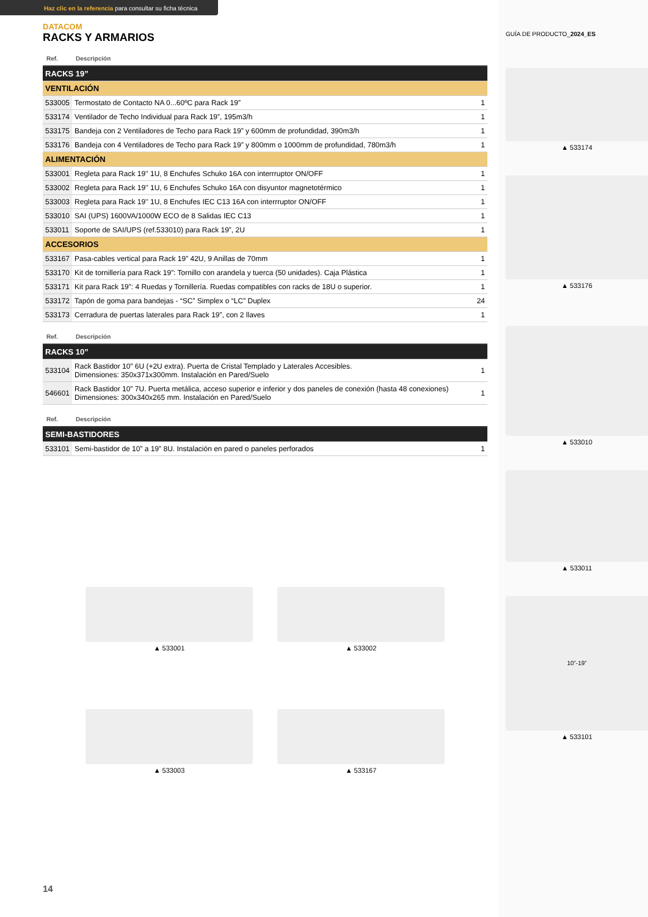Haz clic en la referencia para consultar su ficha técnica
DATACOM
RACKS Y ARMARIOS
| Ref. | Descripción | |
| --- | --- | --- |
| RACKS 19” | | |
| VENTILACIÓN | | |
| 533005 | Termostato de Contacto NA 0...60ºC para Rack 19” | 1 |
| 533174 | Ventilador de Techo Individual para Rack 19”, 195m3/h | 1 |
| 533175 | Bandeja con 2 Ventiladores de Techo para Rack 19” y 600mm de profundidad, 390m3/h | 1 |
| 533176 | Bandeja con 4 Ventiladores de Techo para Rack 19” y 800mm o 1000mm de profundidad, 780m3/h | 1 |
| ALIMENTACIÓN | | |
| 533001 | Regleta para Rack 19'' 1U, 8 Enchufes Schuko 16A con interrruptor ON/OFF | 1 |
| 533002 | Regleta para Rack 19'' 1U, 6 Enchufes Schuko 16A con disyuntor magnetotérmico | 1 |
| 533003 | Regleta para Rack 19'' 1U, 8 Enchufes IEC C13 16A con interrruptor ON/OFF | 1 |
| 533010 | SAI (UPS) 1600VA/1000W ECO de 8 Salidas IEC C13 | 1 |
| 533011 | Soporte de SAI/UPS (ref.533010) para Rack 19”, 2U | 1 |
| ACCESORIOS | | |
| 533167 | Pasa-cables vertical para Rack 19” 42U, 9 Anillas de 70mm | 1 |
| 533170 | Kit de tornillería para Rack 19”: Tornillo con arandela y tuerca (50 unidades). Caja Plástica | 1 |
| 533171 | Kit para Rack 19”: 4 Ruedas y Tornillería. Ruedas compatibles con racks de 18U o superior. | 1 |
| 533172 | Tapón de goma para bandejas - “SC” Simplex o “LC” Duplex | 24 |
| 533173 | Cerradura de puertas laterales para Rack 19”, con 2 llaves | 1 |
| Ref. | Descripción | |
| --- | --- | --- |
| RACKS 10” | | |
| 533104 | Rack Bastidor 10” 6U (+2U extra). Puerta de Cristal Templado y Laterales Accesibles. Dimensiones: 350x371x300mm. Instalación en Pared/Suelo | 1 |
| 546601 | Rack Bastidor 10” 7U. Puerta metálica, acceso superior e inferior y dos paneles de conexión (hasta 48 conexiones) Dimensiones: 300x340x265 mm. Instalación en Pared/Suelo | 1 |
| Ref. | Descripción | |
| --- | --- | --- |
| SEMI-BASTIDORES | | |
| 533101 | Semi-bastidor de 10” a 19” 8U. Instalación en pared o paneles perforados | 1 |
▲ 533001
▲ 533002
▲ 533003
▲ 533167
GUÍA DE PRODUCTO_2024_ES
▲ 533174
▲ 533176
▲ 533010
▲ 533011
10”-19”
▲ 533101
14